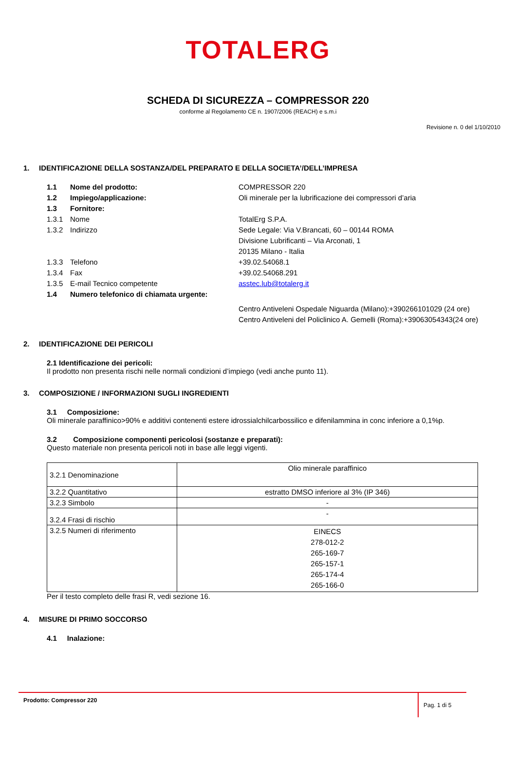TOTALERG
SCHEDA DI SICUREZZA – COMPRESSOR 220
conforme al Regolamento CE n. 1907/2006 (REACH) e s.m.i
Revisione n. 0 del 1/10/2010
1. IDENTIFICAZIONE DELLA SOSTANZA/DEL PREPARATO E DELLA SOCIETA’/DELL’IMPRESA
1.1 Nome del prodotto: COMPRESSOR 220
1.2 Impiego/applicazione: Oli minerale per la lubrificazione dei compressori d’aria
1.3 Fornitore:
1.3.1 Nome TotalErg S.P.A.
1.3.2 Indirizzo Sede Legale: Via V.Brancati, 60 – 00144 ROMA
Divisione Lubrificanti – Via Arconati, 1
20135 Milano - Italia
1.3.3 Telefono +39.02.54068.1
1.3.4 Fax +39.02.54068.291
1.3.5 E-mail Tecnico competente asstec.lub@totalerg.it
1.4 Numero telefonico di chiamata urgente:
Centro Antiveleni Ospedale Niguarda (Milano):+390266101029 (24 ore)
Centro Antiveleni del Policlinico A. Gemelli (Roma):+39063054343(24 ore)
2. IDENTIFICAZIONE DEI PERICOLI
2.1 Identificazione dei pericoli:
Il prodotto non presenta rischi nelle normali condizioni d’impiego (vedi anche punto 11).
3. COMPOSIZIONE / INFORMAZIONI SUGLI INGREDIENTI
3.1 Composizione:
Oli minerale paraffinico>90% e additivi contenenti estere idrossialchilcarbossilico e difenilammina in conc inferiore a 0,1%p.
3.2 Composizione componenti pericolosi (sostanze e preparati):
Questo materiale non presenta pericoli noti in base alle leggi vigenti.
| 3.2.1 Denominazione | Olio minerale paraffinico |
| 3.2.2 Quantitativo | estratto DMSO inferiore al 3% (IP 346) |
| 3.2.3 Simbolo | - |
| 3.2.4 Frasi di rischio | - |
| 3.2.5 Numeri di riferimento | EINECS 278-012-2 265-169-7 265-157-1 265-174-4 265-166-0 |
Per il testo completo delle frasi R, vedi sezione 16.
4. MISURE DI PRIMO SOCCORSO
4.1 Inalazione:
Prodotto: Compressor 220
Pag. 1 di 5